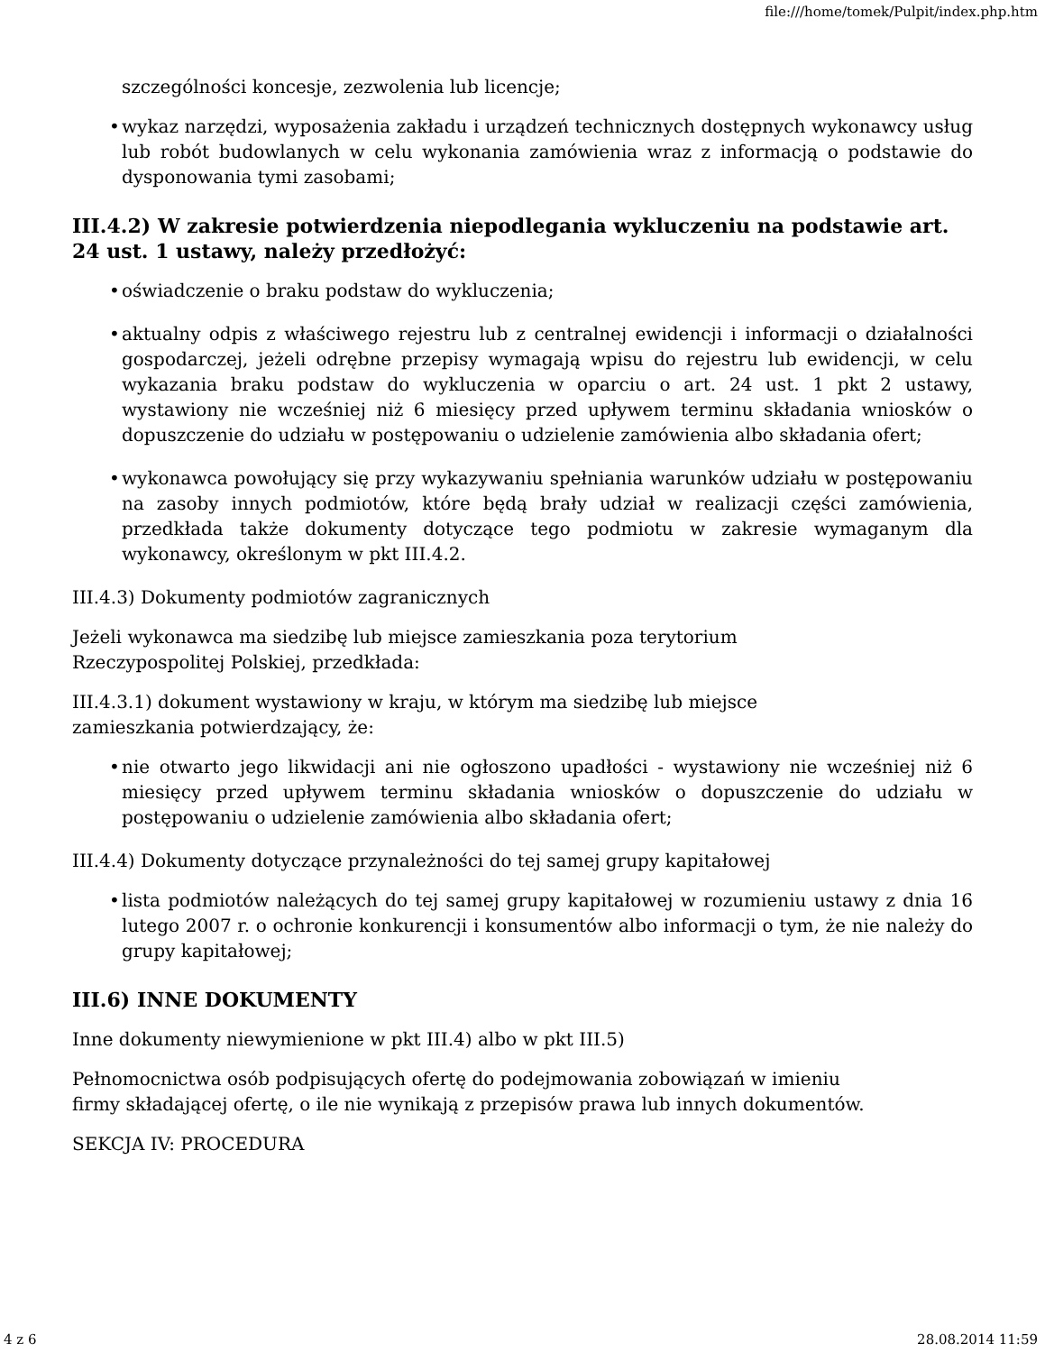file:///home/tomek/Pulpit/index.php.htm
szczególności koncesje, zezwolenia lub licencje;
• wykaz narzędzi, wyposażenia zakładu i urządzeń technicznych dostępnych wykonawcy usług lub robót budowlanych w celu wykonania zamówienia wraz z informacją o podstawie do dysponowania tymi zasobami;
III.4.2) W zakresie potwierdzenia niepodlegania wykluczeniu na podstawie art. 24 ust. 1 ustawy, należy przedłożyć:
• oświadczenie o braku podstaw do wykluczenia;
• aktualny odpis z właściwego rejestru lub z centralnej ewidencji i informacji o działalności gospodarczej, jeżeli odrębne przepisy wymagają wpisu do rejestru lub ewidencji, w celu wykazania braku podstaw do wykluczenia w oparciu o art. 24 ust. 1 pkt 2 ustawy, wystawiony nie wcześniej niż 6 miesięcy przed upływem terminu składania wniosków o dopuszczenie do udziału w postępowaniu o udzielenie zamówienia albo składania ofert;
• wykonawca powołujący się przy wykazywaniu spełniania warunków udziału w postępowaniu na zasoby innych podmiotów, które będą brały udział w realizacji części zamówienia, przedkłada także dokumenty dotyczące tego podmiotu w zakresie wymaganym dla wykonawcy, określonym w pkt III.4.2.
III.4.3) Dokumenty podmiotów zagranicznych
Jeżeli wykonawca ma siedzibę lub miejsce zamieszkania poza terytorium
Rzeczypospolitej Polskiej, przedkłada:
III.4.3.1) dokument wystawiony w kraju, w którym ma siedzibę lub miejsce
zamieszkania potwierdzający, że:
• nie otwarto jego likwidacji ani nie ogłoszono upadłości - wystawiony nie wcześniej niż 6 miesięcy przed upływem terminu składania wniosków o dopuszczenie do udziału w postępowaniu o udzielenie zamówienia albo składania ofert;
III.4.4) Dokumenty dotyczące przynależności do tej samej grupy kapitałowej
• lista podmiotów należących do tej samej grupy kapitałowej w rozumieniu ustawy z dnia 16 lutego 2007 r. o ochronie konkurencji i konsumentów albo informacji o tym, że nie należy do grupy kapitałowej;
III.6) INNE DOKUMENTY
Inne dokumenty niewymienione w pkt III.4) albo w pkt III.5)
Pełnomocnictwa osób podpisujących ofertę do podejmowania zobowiązań w imieniu
firmy składającej ofertę, o ile nie wynikają z przepisów prawa lub innych dokumentów.
SEKCJA IV: PROCEDURA
4 z 6 28.08.2014 11:59